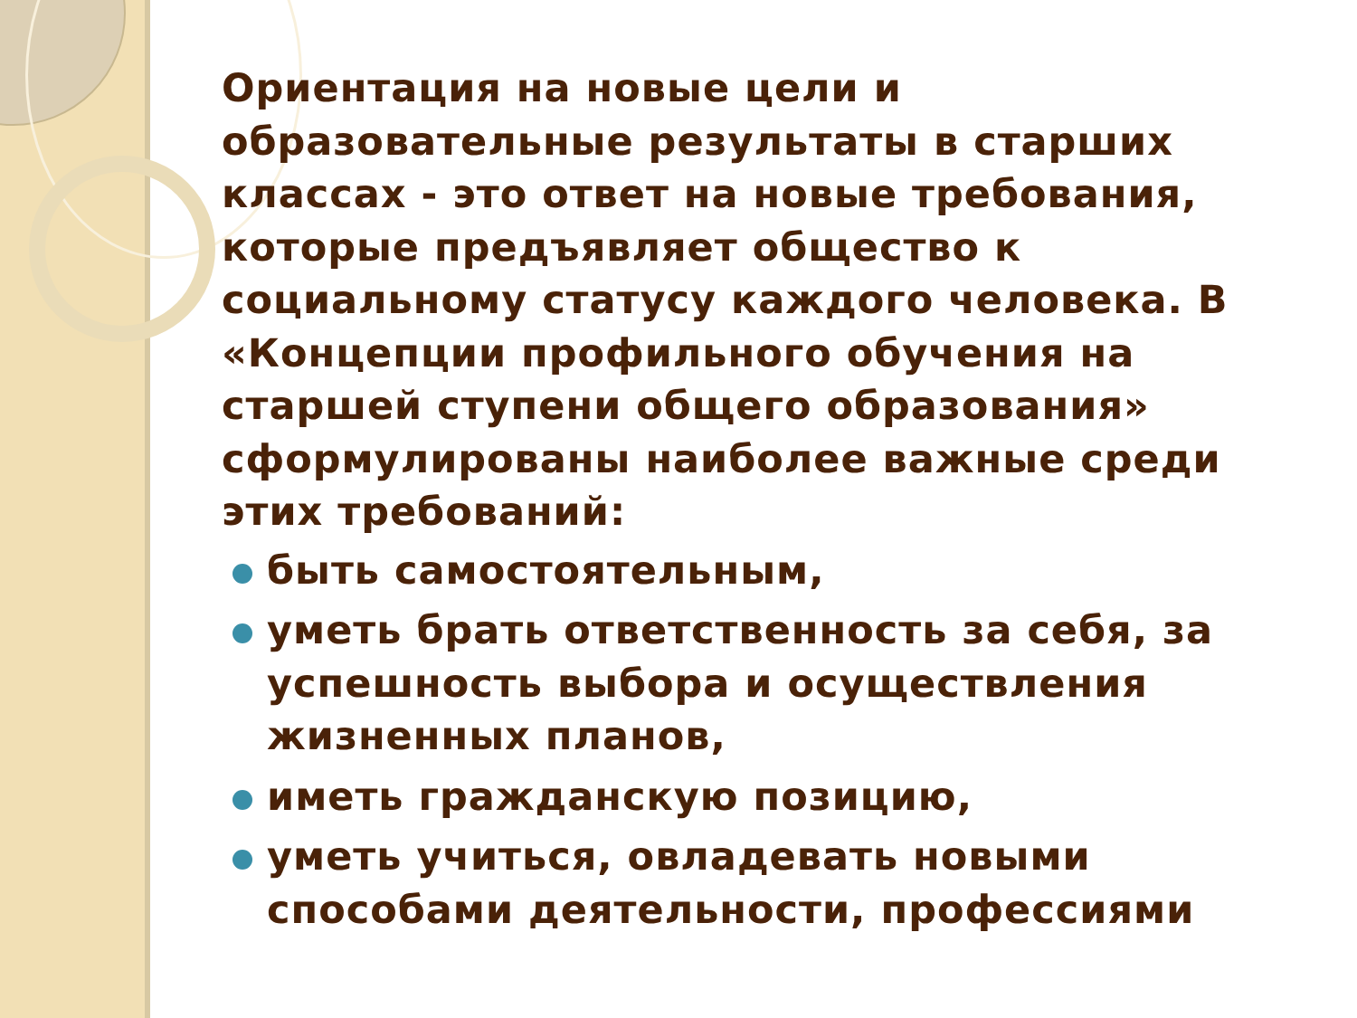Ориентация на новые цели и образовательные результаты в старших классах - это ответ на новые требования, которые предъявляет общество к социальному статусу каждого человека. В «Концепции профильного обучения на старшей ступени общего образования» сформулированы наиболее важные среди этих требований:
быть самостоятельным,
уметь брать ответственность за себя, за успешность выбора и осуществления жизненных планов,
иметь гражданскую позицию,
уметь учиться, овладевать новыми способами деятельности, профессиями